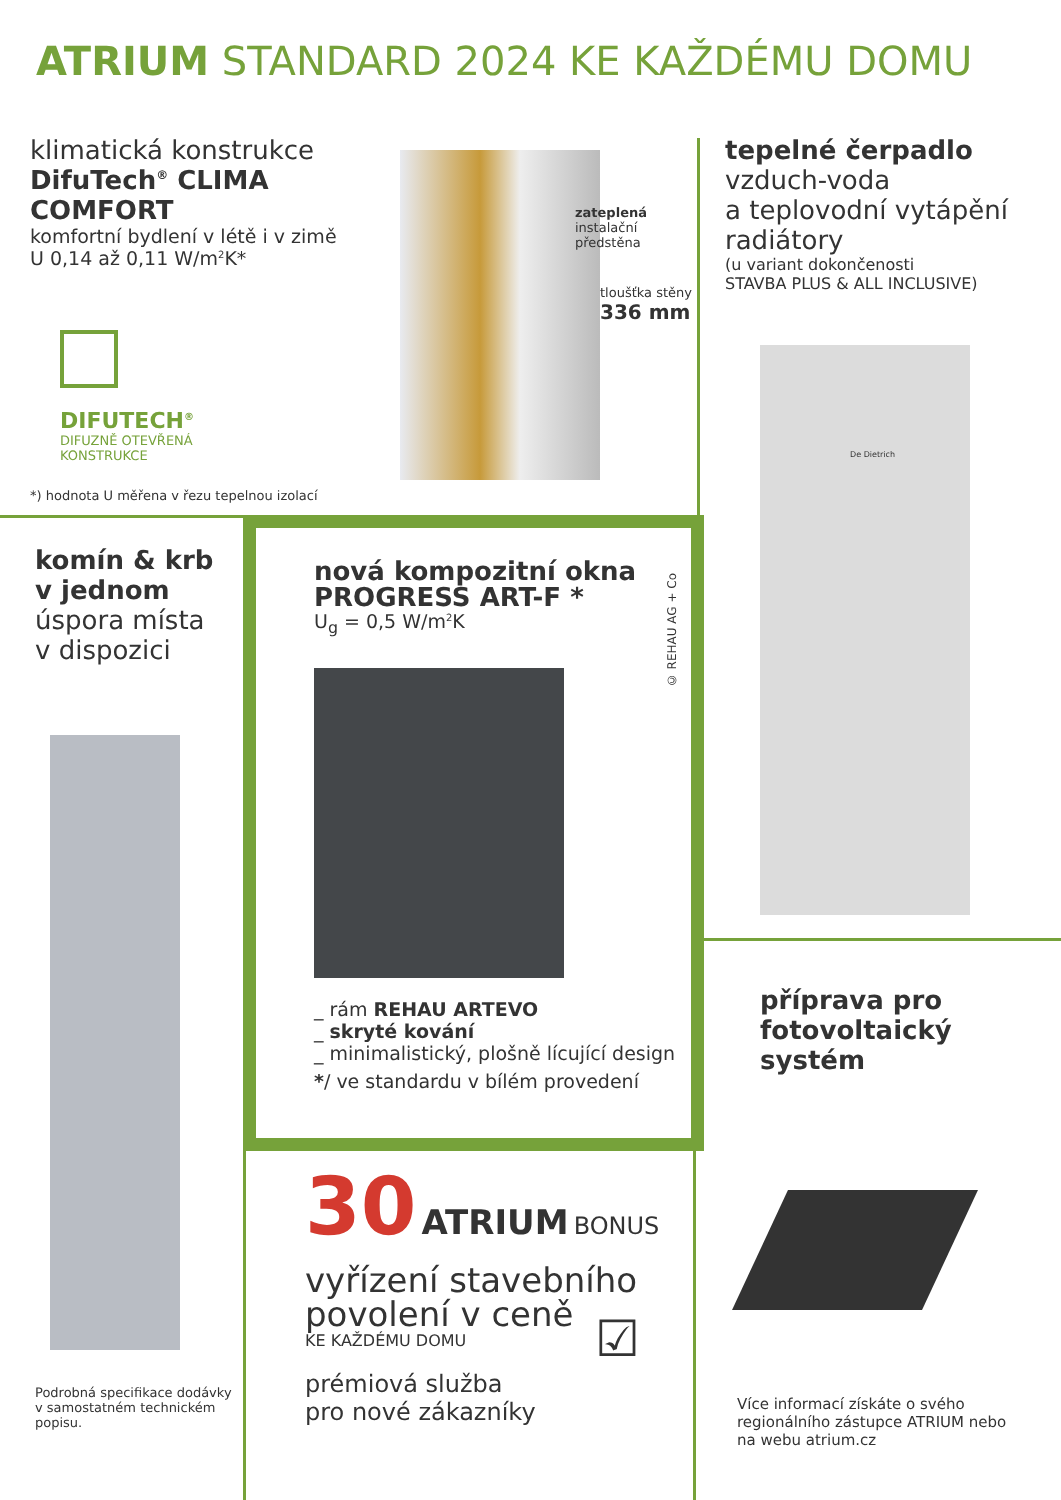ATRIUM STANDARD 2024 KE KAŽDÉMU DOMU
klimatická konstrukce
DifuTech<sup>®</sup> CLIMA COMFORT
komfortní bydlení v létě i v zimě
U 0,14 až 0,11 W/m<sup>2</sup>K*
DIFUTECH<sup>®</sup>
DIFUZNĚ OTEVŘENÁ
KONSTRUKCE
zateplená
instalační
předstěna
tloušťka stěny
336 mm
*) hodnota U měřena v řezu tepelnou izolací
tepelné čerpadlo
vzduch-voda
a teplovodní vytápění
radiátory
(u variant dokončenosti
STAVBA PLUS & ALL INCLUSIVE)
De Dietrich
komín & krb
v jednom
úspora místa
v dispozici
Podrobná specifikace dodávky
v samostatném technickém
popisu.
nová kompozitní okna
PROGRESS ART-F *
U<sub>g</sub> = 0,5 W/m<sup>2</sup>K
© REHAU AG + Co
_ rám REHAU ARTEVO
_ skryté kování
_ minimalistický, plošně lícující design
*/ ve standardu v bílém provedení
30 ATRIUM BONUS
vyřízení stavebního
povolení v ceně
KE KAŽDÉMU DOMU
prémiová služba
pro nové zákazníky
☑
příprava pro
fotovoltaický
systém
Více informací získáte o svého
regionálního zástupce ATRIUM nebo
na webu atrium.cz